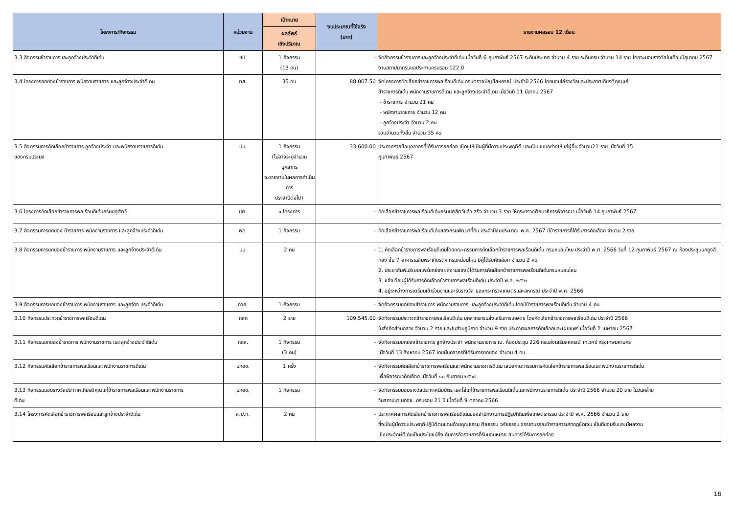| โครงการ/กิจกรรม | หน่วยงาน | เป้าหมาย | งบประมาณที่ใช้จริง (บาท) | รายงานผลรอบ 12 เดือน |
| --- | --- | --- | --- | --- |
| | | ผลลัพธ์ เชิงปริมาณ | | |
| 3.3 กิจกรรมข้าราชการและลูกจ้างประจำดีเด่น | ชป. | 1 กิจกรรม (13 คน) | - | จัดกิจกรรมข้าราชการและลูกจ้างประจำดีเด่น เมื่อวันที่ 6 กุมภาพันธ์ 2567 ระดับประเทศ จำนวน 4 ราย ระดับกรม จำนวน 14 ราย โดยจะมอบรางวัลในเดือนมิถุนายน 2567 งานสถาปนากรมชลประทานครบรอบ 122 ปี |
| 3.4 โครงการยกย่องข้าราชการ พนักงานราชการ และลูกจ้างประจำดีเด่น | ตส. | 35 คน | 88,007.50 | จัดโครงการคัดเลือกข้าราชการพลเรือนดีเด่น กรมตรวจบัญชีสหกรณ์ ประจำปี 2566 โดยมอบโล่รางวัลและประกาศเกียรติคุณแก่ ข้าราชการดีเด่น พนักงานราชการดีเด่น และลูกจ้างประจำดีเด่น เมื่อวันที่ 11 มีนาคม 2567 - ข้าราชการ จำนวน 21 คน - พนักงานราชการ จำนวน 12 คน - ลูกจ้างประจำ จำนวน 2 คน รวมจำนวนทั้งสิ้น จำนวน 35 คน |
| 3.5 กิจกรรมการคัดเลือกข้าราชการ ลูกจ้างประจำ และพนักงานราชการดีเด่น ของกรมประมง | ปม. | 1 กิจกรรม (ไม่อาจระบุจำนวนบุคลากร จะรายงานในผลการดำเนินการ ประจำปีต่อไป) | 33,600.00 | ประกาศรายชื่อบุคลากรที่ได้รับการยกย่อง เชิดชูให้เป็นผู้ที่มีความประพฤติดี และเป็นแบบอย่างให้แก่ผู้อื่น จำนวน21 ราย เมื่อวันที่ 15 กุมภาพันธ์ 2567 |
| 3.6 โครงการคัดเลือกข้าราชการพลเรือนดีเด่นกรมปศุสัตว์ | ปศ. | ๑ โครงการ | - | คัดเลือกข้าราชการพลเรือนดีเด่นกรมปศุสัตว์แล้วเสร็จ จำนวน 3 ราย ให้กระทรวงศึกษาธิการพิจารณา เมื่อวันที่ 14 กุมภาพันธ์ 2567 |
| 3.7 กิจกรรมการยกย่อง ข้าราชการ พนักงานราชการ และลูกจ้างประจำดีเด่น | พด. | 1 กิจกรรม | - | คัดเลือกข้าราชการพลเรือนดีเด่นของกรมพัฒนาที่ดิน ประจำปีงบประมาณ พ.ศ. 2567 มีข้าราชการที่ได้รับการคัดเลือก จำนวน 2 ราย |
| 3.8 กิจกรรมการยกย่องข้าราชการ พนักงานราชการ และลูกจ้างประจำดีเด่น | มม. | 2 คน | - | 1. คัดเลือกข้าราชการพลเรือนดีเด่นโดยคณะกรรมการคัดเลือกข้าราชการพลเรือนดีเด่น กรมหม่อนไหม ประจำปี พ.ศ. 2566 วันที่ 12 กุมภาพันธ์ 2567 ณ ห้องประชุมนกยูงสีทอง ชั้น 7 อาคารเฉลิมพระเกียรติฯ กรมหม่อนไหม มีผู้ได้รับคัดเลือก จำนวน 2 คน 2. ประชาสัมพันธ์เผยแพร่ยกย่องผลงานของผู้ได้รับการคัดเลือกข้าราชการพลเรือนดีเด่นกรมหม่อนไหม 3. แจ้งเวียนผู้ได้รับการคัดเลือกข้าราชการพลเรือนดีเด่น ประจำปี พ.ศ. ๒๕๖๖ 4. อยู่ระหว่างการเตรียมเข้าร่วมงานและรับรางวัล ของกระทรวงเกษตรและสหกรณ์ ประจำปี พ.ศ. 2566 |
| 3.9 กิจกรรมการยกย่องข้าราชการ พนักงานราชการ และลูกจ้าง ประจำดีเด่น | กวก. | 1 กิจกรรม | - | จัดกิจกรรมยกย่องข้าราชการ พนักงานราชการ และลูกจ้างประจำดีเด่น โดยมีข้าราชการพลเรือนดีเด่น จำนวน 4 คน |
| 3.10 กิจกรรมประกวดข้าราชการพลเรือนดีเด่น | กสก | 2 ราย | 109,545.00 | จัดกิจกรรมประกวดข้าราชการพลเรือนดีเด่น บุคลากรกรมส่งเสริมการเกษตร โดยคัดเลือกข้าราชการพลเรือนดีเด่น ประจำปี 2566 ในสังกัดส่วนกลาง จำนวน 2 ราย และในส่วนภูมิภาค จำนวน 9 ราย ประกาศผลการคัดเลือกและเผยแพร่ เมื่อวันที่ 2 เมษายน 2567 |
| 3.11 กิจกรรมยกย่องข้าราชการ พนักงานราชการ และลูกจ้างประจำดีเด่น | กสส. | 1 กิจกรรม (3 คน) | - | จัดกิจกรรมยกย่องข้าราชการ ลูกจ้างประจำ พนักงานราชการ ณ. ห้องประชุม 226 กรมส่งเสริมสหกรณ์ เทเวศร์ กรุงเทพมหานคร เมื่อวันที่ 13 สิงหาคม 2567 โดยมีบุคลากรที่ได้รับการยกย่อง จำนวน 4 คน |
| 3.12 กิจกรรมคัดเลือกข้าราชการพลเรือนและพนักงานราชการดีเด่น | มกอช. | 1 ครั้ง | - | จัดกิจกรรมคัดเลือกข้าราชการพลเรือนและพนักงานราชการดีเด่น เสนอคณะกรรมการคัดเลือกข้าราชการพลเรือนและพนักงานราชการดีเด่น เพื่อพิจารณาคัดเลือก เมื่อวันที่ ๑๓ กันยายน ๒๕๖๗ |
| 3.13 กิจกรรมมอบรางวัลประกาศเกียรติคุณแก่ข้าราชการพลเรือนและพนักงานราชการ ดีเด่น | มกอช. | 1 กิจกรรม | - | จัดกิจกรรมมอบรางวัลประกาศนียบัตร และโล่แก่ข้าราชการพลเรือนดีเด่นและพนักงานราชการดีเด่น ประจำปี 2566 จำนวน 20 ราย ในวันคล้าย วันสถาปนา มกอช. ครบรอบ 21 ปี เมื่อวันที่ 9 ตุลาคม 2566 |
| 3.14 โครงการคัดเลือกข้าราชการพลเรือนและลูกจ้างประจำดีเด่น | ส.ป.ก. | 2 คน | - | ประกาศผลการคัดเลือกข้าราชการพลเรือนดีเด่นของสำนักงานการปฏิรูปที่ดินเพื่อเกษตรกรรม ประจำปี พ.ศ. 2566 จำนวน 2 ราย ซึ่งเป็นผู้มีความประพฤติปฏิบัติตนชอบด้วยคุณธรรม ศีลธรรม จริยธรรม จรรยาบรรณข้าราชการปรากฏชัดเจน เป็นที่ยอมรับและมีผลงาน เชิงประจักษ์ดีเด่นเป็นประโยชน์ยิ่ง กับภารกิจราชการที่รับมอบหมาย สมควรได้รับการยกย่อง |
18